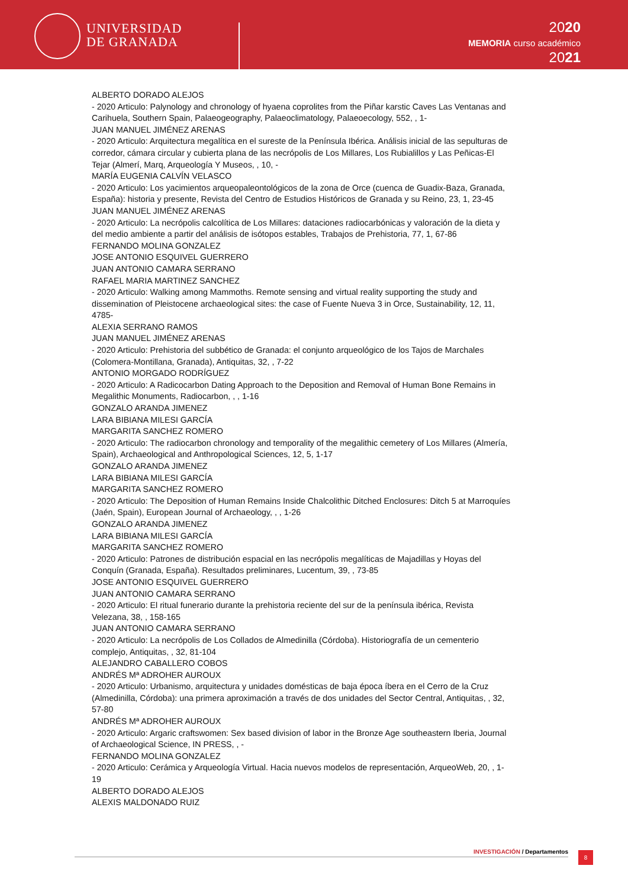UNIVERSIDAD
DE GRANADA
2020
MEMORIA curso académico
2021
ALBERTO DORADO ALEJOS
- 2020 Articulo: Palynology and chronology of hyaena coprolites from the Piñar karstic Caves Las Ventanas and Carihuela, Southern Spain, Palaeogeography, Palaeoclimatology, Palaeoecology, 552, , 1-
JUAN MANUEL JIMÉNEZ ARENAS
- 2020 Articulo: Arquitectura megalítica en el sureste de la Península Ibérica. Análisis inicial de las sepulturas de corredor, cámara circular y cubierta plana de las necrópolis de Los Millares, Los Rubialillos y Las Peñicas-El Tejar (Almerí, Marq, Arqueología Y Museos, , 10, -
MARÍA EUGENIA CALVÍN VELASCO
- 2020 Articulo: Los yacimientos arqueopaleontológicos de la zona de Orce (cuenca de Guadix-Baza, Granada, España): historia y presente, Revista del Centro de Estudios Históricos de Granada y su Reino, 23, 1, 23-45
JUAN MANUEL JIMÉNEZ ARENAS
- 2020 Articulo: La necrópolis calcolítica de Los Millares: dataciones radiocarbónicas y valoración de la dieta y del medio ambiente a partir del análisis de isótopos estables, Trabajos de Prehistoria, 77, 1, 67-86
FERNANDO MOLINA GONZALEZ
JOSE ANTONIO ESQUIVEL GUERRERO
JUAN ANTONIO CAMARA SERRANO
RAFAEL MARIA MARTINEZ SANCHEZ
- 2020 Articulo: Walking among Mammoths. Remote sensing and virtual reality supporting the study and dissemination of Pleistocene archaeological sites: the case of Fuente Nueva 3 in Orce, Sustainability, 12, 11, 4785-
ALEXIA SERRANO RAMOS
JUAN MANUEL JIMÉNEZ ARENAS
- 2020 Articulo: Prehistoria del subbético de Granada: el conjunto arqueológico de los Tajos de Marchales (Colomera-Montillana, Granada), Antiquitas, 32, , 7-22
ANTONIO MORGADO RODRÍGUEZ
- 2020 Articulo: A Radicocarbon Dating Approach to the Deposition and Removal of Human Bone Remains in Megalithic Monuments, Radiocarbon, , , 1-16
GONZALO ARANDA JIMENEZ
LARA BIBIANA MILESI GARCÍA
MARGARITA SANCHEZ ROMERO
- 2020 Articulo: The radiocarbon chronology and temporality of the megalithic cemetery of Los Millares (Almería, Spain), Archaeological and Anthropological Sciences, 12, 5, 1-17
GONZALO ARANDA JIMENEZ
LARA BIBIANA MILESI GARCÍA
MARGARITA SANCHEZ ROMERO
- 2020 Articulo: The Deposition of Human Remains Inside Chalcolithic Ditched Enclosures: Ditch 5 at Marroquíes (Jaén, Spain), European Journal of Archaeology, , , 1-26
GONZALO ARANDA JIMENEZ
LARA BIBIANA MILESI GARCÍA
MARGARITA SANCHEZ ROMERO
- 2020 Articulo: Patrones de distribución espacial en las necrópolis megalíticas de Majadillas y Hoyas del Conquín (Granada, España). Resultados preliminares, Lucentum, 39, , 73-85
JOSE ANTONIO ESQUIVEL GUERRERO
JUAN ANTONIO CAMARA SERRANO
- 2020 Articulo: El ritual funerario durante la prehistoria reciente del sur de la península ibérica, Revista Velezana, 38, , 158-165
JUAN ANTONIO CAMARA SERRANO
- 2020 Articulo: La necrópolis de Los Collados de Almedinilla (Córdoba). Historiografía de un cementerio complejo, Antiquitas, , 32, 81-104
ALEJANDRO CABALLERO COBOS
ANDRÉS Mª ADROHER AUROUX
- 2020 Articulo: Urbanismo, arquitectura y unidades domésticas de baja época íbera en el Cerro de la Cruz (Almedinilla, Córdoba): una primera aproximación a través de dos unidades del Sector Central, Antiquitas, , 32, 57-80
ANDRÉS Mª ADROHER AUROUX
- 2020 Articulo: Argaric craftswomen: Sex based division of labor in the Bronze Age southeastern Iberia, Journal of Archaeological Science, IN PRESS, , -
FERNANDO MOLINA GONZALEZ
- 2020 Articulo: Cerámica y Arqueología Virtual. Hacia nuevos modelos de representación, ArqueoWeb, 20, , 1-19
ALBERTO DORADO ALEJOS
ALEXIS MALDONADO RUIZ
INVESTIGACIÓN / Departamentos 8